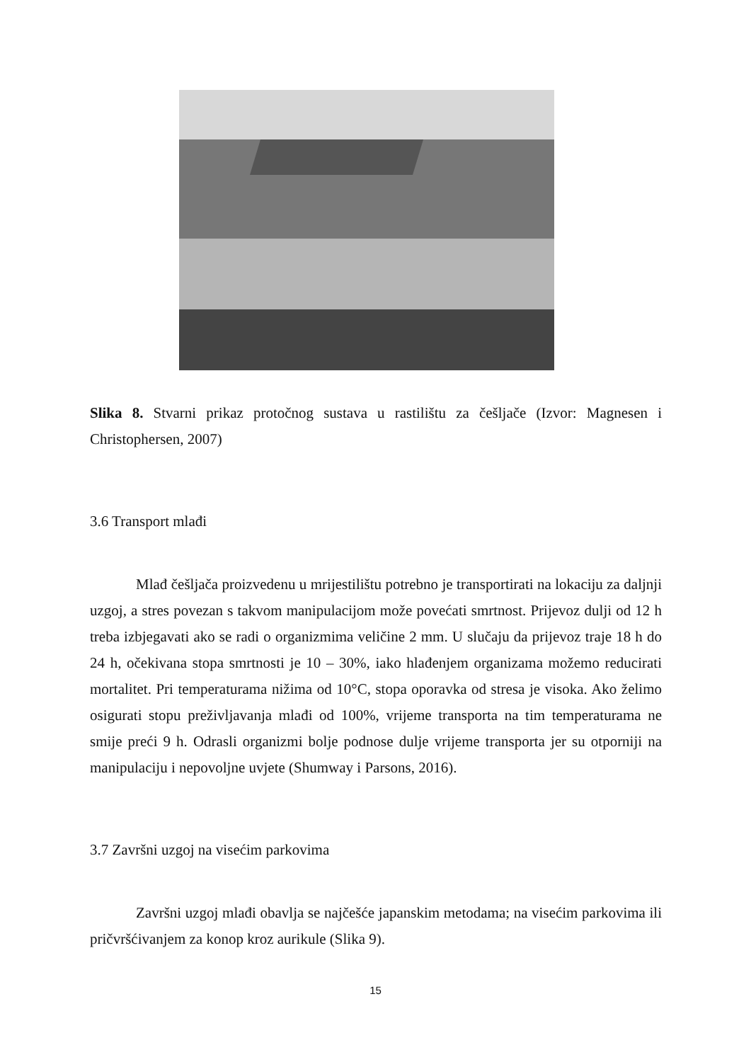Slika 8. Stvarni prikaz protočnog sustava u rastilištu za češljače (Izvor: Magnesen i Christophersen, 2007)
3.6 Transport mlađi
Mlađ češljača proizvedenu u mrijestilištu potrebno je transportirati na lokaciju za daljnji uzgoj, a stres povezan s takvom manipulacijom može povećati smrtnost. Prijevoz dulji od 12 h treba izbjegavati ako se radi o organizmima veličine 2 mm. U slučaju da prijevoz traje 18 h do 24 h, očekivana stopa smrtnosti je 10 – 30%, iako hlađenjem organizama možemo reducirati mortalitet. Pri temperaturama nižima od 10°C, stopa oporavka od stresa je visoka. Ako želimo osigurati stopu preživljavanja mlađi od 100%, vrijeme transporta na tim temperaturama ne smije preći 9 h. Odrasli organizmi bolje podnose dulje vrijeme transporta jer su otporniji na manipulaciju i nepovoljne uvjete (Shumway i Parsons, 2016).
3.7 Završni uzgoj na visećim parkovima
Završni uzgoj mlađi obavlja se najčešće japanskim metodama; na visećim parkovima ili pričvršćivanjem za konop kroz aurikule (Slika 9).
15